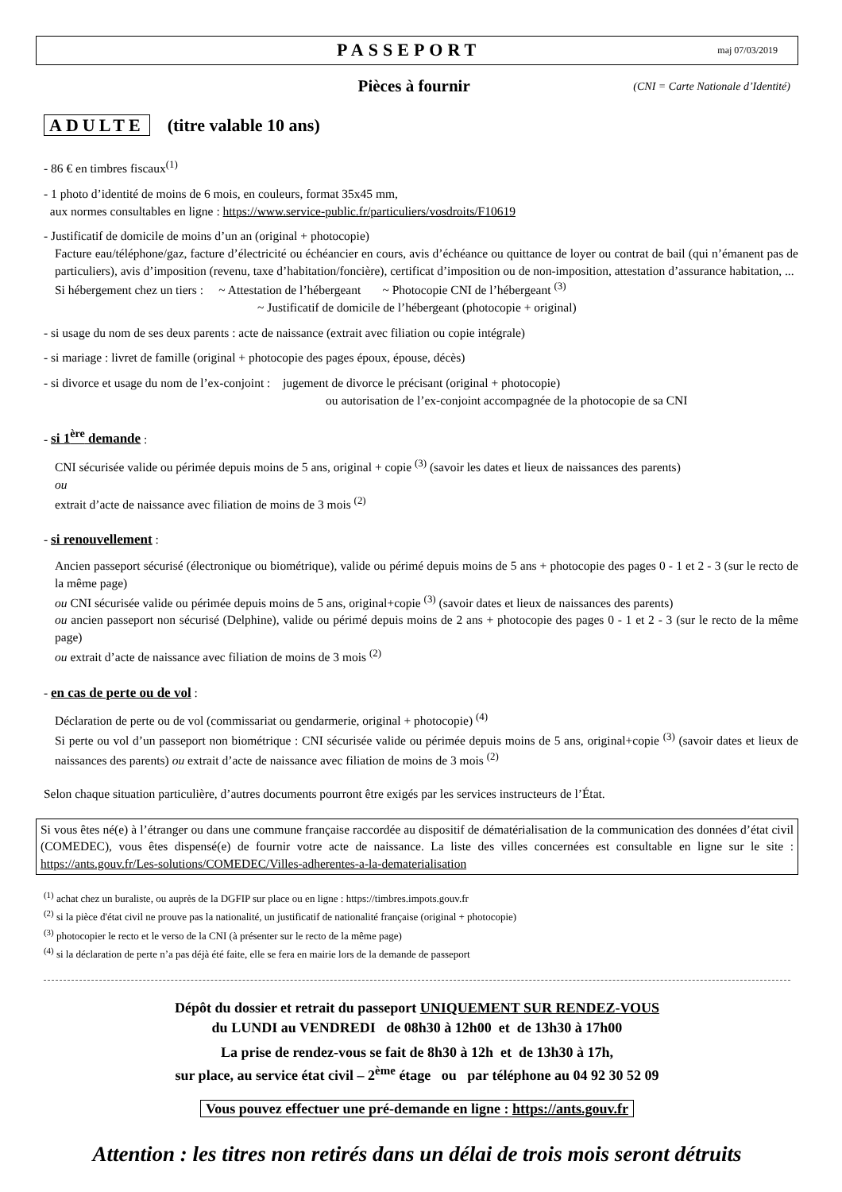PASSEPORT
maj 07/03/2019
Pièces à fournir (CNI = Carte Nationale d’Identité)
ADULTE (titre valable 10 ans)
- 86 € en timbres fiscaux<sup>(1)</sup>
- 1 photo d’identité de moins de 6 mois, en couleurs, format 35x45 mm,
aux normes consultables en ligne : https://www.service-public.fr/particuliers/vosdroits/F10619
- Justificatif de domicile de moins d’un an (original + photocopie)
Facture eau/téléphone/gaz, facture d’électricité ou échéancier en cours, avis d’échéance ou quittance de loyer ou contrat de bail (qui n’émanent pas de particuliers), avis d’imposition (revenu, taxe d’habitation/foncière), certificat d’imposition ou de non-imposition, attestation d’assurance habitation, ...
Si hébergement chez un tiers : ~ Attestation de l’hébergeant ~ Photocopie CNI de l’hébergeant <sup>(3)</sup>
~ Justificatif de domicile de l’hébergeant (photocopie + original)
- si usage du nom de ses deux parents : acte de naissance (extrait avec filiation ou copie intégrale)
- si mariage : livret de famille (original + photocopie des pages époux, épouse, décès)
- si divorce et usage du nom de l’ex-conjoint : jugement de divorce le précisant (original + photocopie)
ou autorisation de l’ex-conjoint accompagnée de la photocopie de sa CNI
- si 1<sup>ère</sup> demande :
CNI sécurisée valide ou périmée depuis moins de 5 ans, original + copie <sup>(3)</sup> (savoir les dates et lieux de naissances des parents)
ou
extrait d’acte de naissance avec filiation de moins de 3 mois <sup>(2)</sup>
- si renouvellement :
Ancien passeport sécurisé (électronique ou biométrique), valide ou périmé depuis moins de 5 ans + photocopie des pages 0 - 1 et 2 - 3 (sur le recto de la même page)
ou CNI sécurisée valide ou périmée depuis moins de 5 ans, original+copie <sup>(3)</sup> (savoir dates et lieux de naissances des parents)
ou ancien passeport non sécurisé (Delphine), valide ou périmé depuis moins de 2 ans + photocopie des pages 0 - 1 et 2 - 3 (sur le recto de la même page)
ou extrait d’acte de naissance avec filiation de moins de 3 mois <sup>(2)</sup>
- en cas de perte ou de vol :
Déclaration de perte ou de vol (commissariat ou gendarmerie, original + photocopie) <sup>(4)</sup>
Si perte ou vol d’un passeport non biométrique : CNI sécurisée valide ou périmée depuis moins de 5 ans, original+copie <sup>(3)</sup> (savoir dates et lieux de naissances des parents) ou extrait d’acte de naissance avec filiation de moins de 3 mois <sup>(2)</sup>
Selon chaque situation particulière, d’autres documents pourront être exigés par les services instructeurs de l’État.
Si vous êtes né(e) à l’étranger ou dans une commune française raccordée au dispositif de dématérialisation de la communication des données d’état civil (COMEDEC), vous êtes dispensé(e) de fournir votre acte de naissance. La liste des villes concernées est consultable en ligne sur le site : https://ants.gouv.fr/Les-solutions/COMEDEC/Villes-adherentes-a-la-dematerialisation
<sup>(1)</sup> achat chez un buraliste, ou auprès de la DGFIP sur place ou en ligne : https://timbres.impots.gouv.fr
<sup>(2)</sup> si la pièce d'état civil ne prouve pas la nationalité, un justificatif de nationalité française (original + photocopie)
<sup>(3)</sup> photocopier le recto et le verso de la CNI (à présenter sur le recto de la même page)
<sup>(4)</sup> si la déclaration de perte n’a pas déjà été faite, elle se fera en mairie lors de la demande de passeport
Dépôt du dossier et retrait du passeport UNIQUEMENT SUR RENDEZ-VOUS
du LUNDI au VENDREDI de 08h30 à 12h00 et de 13h30 à 17h00
La prise de rendez-vous se fait de 8h30 à 12h et de 13h30 à 17h,
sur place, au service état civil – 2<sup>ème</sup> étage ou par téléphone au 04 92 30 52 09
Vous pouvez effectuer une pré-demande en ligne : https://ants.gouv.fr
Attention : les titres non retirés dans un délai de trois mois seront détruits